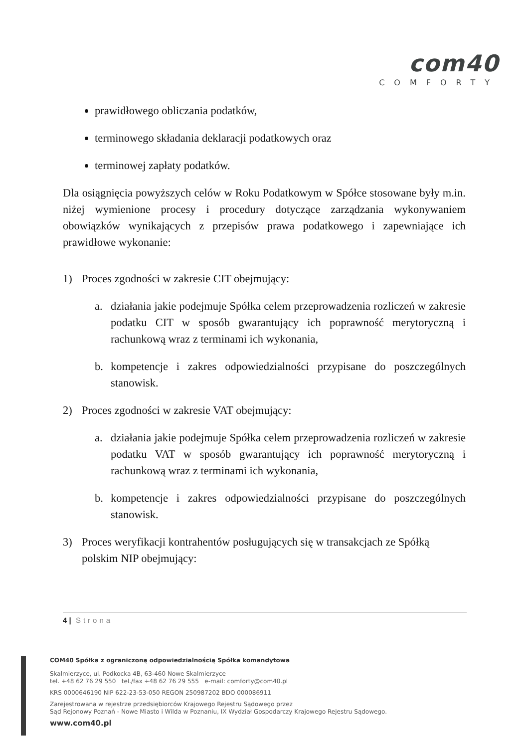com40
COMFORTY
prawidłowego obliczania podatków,
terminowego składania deklaracji podatkowych oraz
terminowej zapłaty podatków.
Dla osiągnięcia powyższych celów w Roku Podatkowym w Spółce stosowane były m.in. niżej wymienione procesy i procedury dotyczące zarządzania wykonywaniem obowiązków wynikających z przepisów prawa podatkowego i zapewniające ich prawidłowe wykonanie:
1) Proces zgodności w zakresie CIT obejmujący:
a. działania jakie podejmuje Spółka celem przeprowadzenia rozliczeń w zakresie podatku CIT w sposób gwarantujący ich poprawność merytoryczną i rachunkową wraz z terminami ich wykonania,
b. kompetencje i zakres odpowiedzialności przypisane do poszczególnych stanowisk.
2) Proces zgodności w zakresie VAT obejmujący:
a. działania jakie podejmuje Spółka celem przeprowadzenia rozliczeń w zakresie podatku VAT w sposób gwarantujący ich poprawność merytoryczną i rachunkową wraz z terminami ich wykonania,
b. kompetencje i zakres odpowiedzialności przypisane do poszczególnych stanowisk.
3) Proces weryfikacji kontrahentów posługujących się w transakcjach ze Spółką polskim NIP obejmujący:
4 | Strona
COM40 Spółka z ograniczoną odpowiedzialnością Spółka komandytowa
Skalmierzyce, ul. Podkocka 4B, 63-460 Nowe Skalmierzyce
tel. +48 62 76 29 550 tel./fax +48 62 76 29 555 e-mail: comforty@com40.pl
KRS 0000646190 NIP 622-23-53-050 REGON 250987202 BDO 000086911
Zarejestrowana w rejestrze przedsiębiorców Krajowego Rejestru Sądowego przez
Sąd Rejonowy Poznań - Nowe Miasto i Wilda w Poznaniu, IX Wydział Gospodarczy Krajowego Rejestru Sądowego.
www.com40.pl